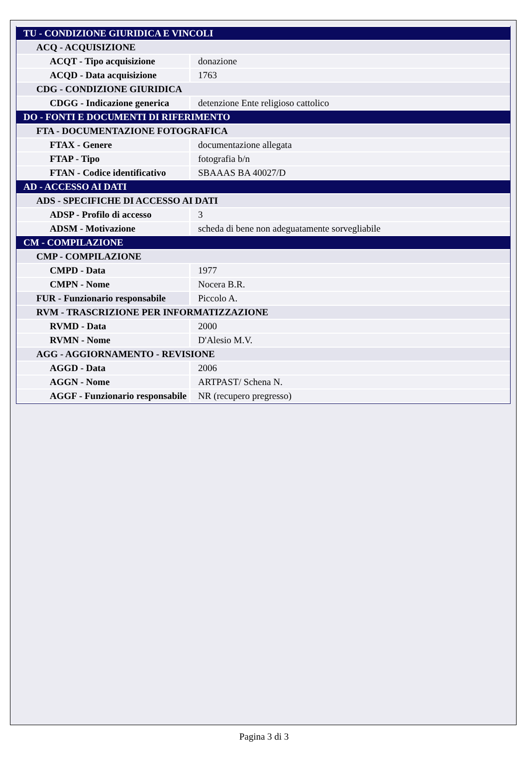| TU - CONDIZIONE GIURIDICA E VINCOLI | |
| ACQ - ACQUISIZIONE | |
| ACQT - Tipo acquisizione | donazione |
| ACQD - Data acquisizione | 1763 |
| CDG - CONDIZIONE GIURIDICA | |
| CDGG - Indicazione generica | detenzione Ente religioso cattolico |
| DO - FONTI E DOCUMENTI DI RIFERIMENTO | |
| FTA - DOCUMENTAZIONE FOTOGRAFICA | |
| FTAX - Genere | documentazione allegata |
| FTAP - Tipo | fotografia b/n |
| FTAN - Codice identificativo | SBAAAS BA 40027/D |
| AD - ACCESSO AI DATI | |
| ADS - SPECIFICHE DI ACCESSO AI DATI | |
| ADSP - Profilo di accesso | 3 |
| ADSM - Motivazione | scheda di bene non adeguatamente sorvegliabile |
| CM - COMPILAZIONE | |
| CMP - COMPILAZIONE | |
| CMPD - Data | 1977 |
| CMPN - Nome | Nocera B.R. |
| FUR - Funzionario responsabile | Piccolo A. |
| RVM - TRASCRIZIONE PER INFORMATIZZAZIONE | |
| RVMD - Data | 2000 |
| RVMN - Nome | D'Alesio M.V. |
| AGG - AGGIORNAMENTO - REVISIONE | |
| AGGD - Data | 2006 |
| AGGN - Nome | ARTPAST/ Schena N. |
| AGGF - Funzionario responsabile | NR (recupero pregresso) |
Pagina 3 di 3